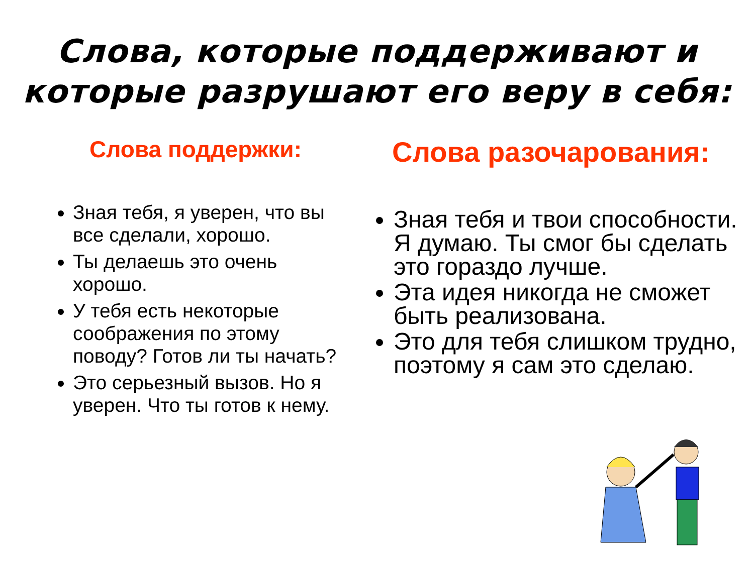Слова, которые поддерживают и
которые разрушают его веру в себя:
Слова поддержки:
Зная тебя, я уверен, что вы все сделали, хорошо.
Ты делаешь это очень хорошо.
У тебя есть некоторые соображения по этому поводу? Готов ли ты начать?
Это серьезный вызов. Но я уверен. Что ты готов к нему.
Слова разочарования:
Зная тебя и твои способности. Я думаю. Ты смог бы сделать это гораздо лучше.
Эта идея никогда не сможет быть реализована.
Это для тебя слишком трудно, поэтому я сам это сделаю.